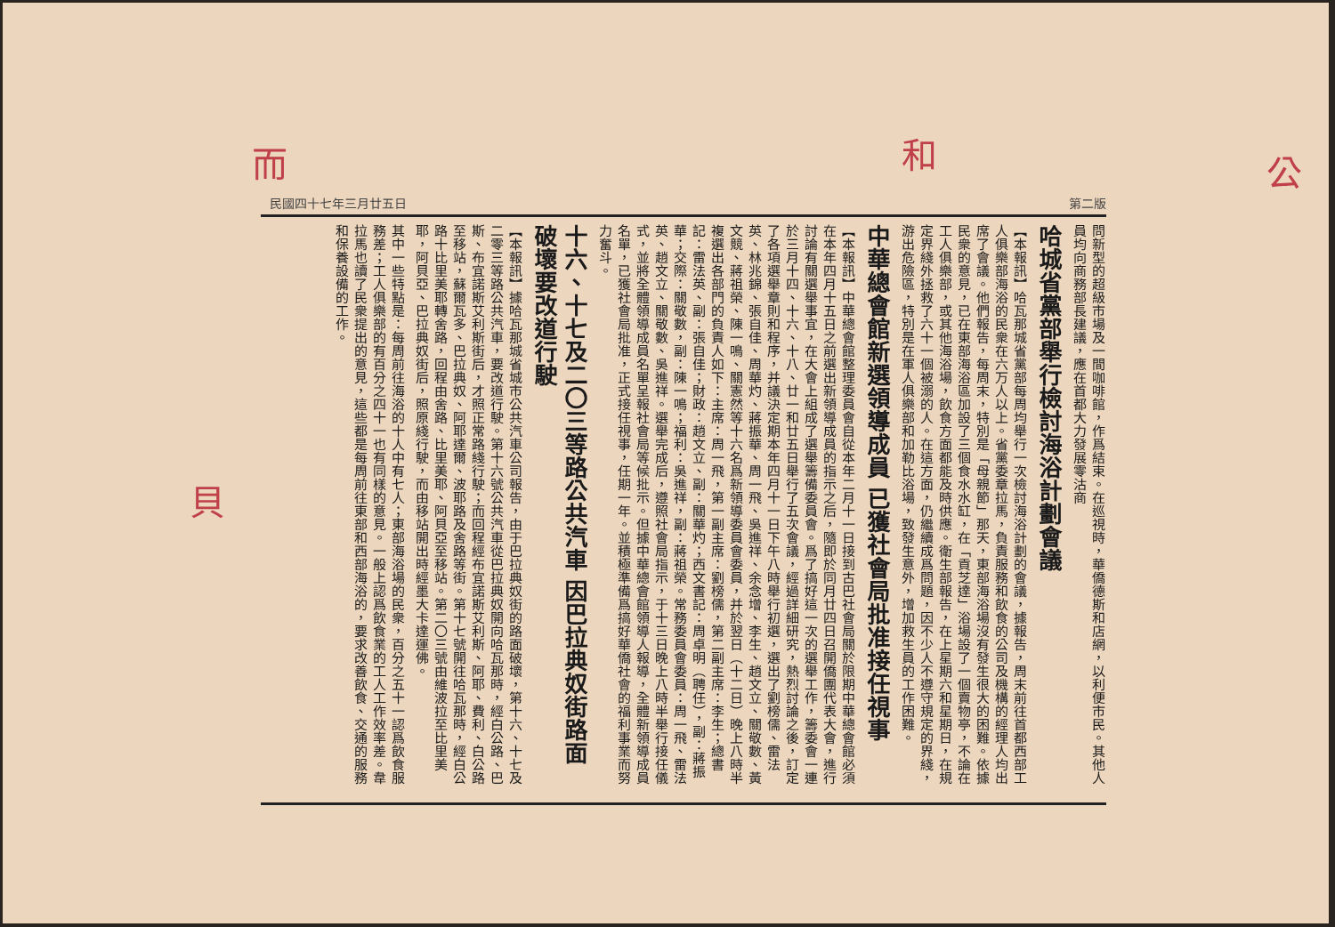民國四十七年三月廿五日 第二版
問新型的超級市場及一間咖啡館，作爲結束。在巡視時，華僑德斯和店網，以利便市民。其他人員均向商務部長建議，應在首都大力發展零沽商
哈城省黨部舉行檢討海浴計劃會議
【本報訊】哈瓦那城省黨部每周均舉行一次檢討海浴計劃的會議，據報告，周末前往首都西部工人俱樂部海浴的民衆在六万人以上。省黨委章拉馬，負責服務和飲食的公司及機構的經理人均出席了會議。他們報告，每周末，特別是「母親節」那天，東部海浴場沒有發生很大的困難。依據民衆的意見，已在東部海浴區加設了三個食水水缸，在「貢芝達」浴場設了一個賣物亭，不論在工人俱樂部，或其他海浴場，飲食方面都能及時供應。衛生部報告，在上星期六和星期日，在規定界綫外拯救了六十一個被溺的人。在這方面，仍繼續成爲問題，因不少人不遵守規定的界綫，游出危險區，特別是在軍人俱樂部和加勒比浴場，致發生意外，增加救生員的工作困難。
中華總會館新選領導成員 已獲社會局批准接任視事
【本報訊】中華總會館整理委員會自從本年二月十一日接到古巴社會局關於限期中華總會館必須在本年四月十五日之前選出新領導成員的指示之后，隨即於同月廿四日召開僑團代表大會，進行討論有關選舉事宜，在大會上組成了選舉籌備委員會。爲了搞好這一次的選舉工作，籌委會一連於三月十四、十六、十八、廿一和廿五日舉行了五次會議，經過詳細研究，熱烈討論之後，訂定了各項選舉章則和程序，并議決定期本年四月十一日下午八時舉行初選，選出了劉榜儒、雷法英、林兆錦、張自佳、周華灼、蔣振華、周一飛、吳進祥、余念增、李生、趙文立、關敬數、黃文競、蔣祖榮、陳一鳴、關憲然等十六名爲新領導委員會委員，并於翌日（十二日）晚上八時半複選出各部門的負責人如下：主席：周一飛，第一副主席：劉榜儒，第二副主席：李生；總書記：雷法英、副：張自佳；財政：趙文立、副：關華灼；西文書記：周卓明（聘任），副：蔣振華；交際：關敬數，副：陳一鳴；福利：吳進祥，副：蔣祖榮。常務委員會委員：周一飛、雷法英、趙文立、關敬數、吳進祥。選舉完成后，遵照社會局指示，于十三日晚上八時半舉行接任儀式，並將全體領導成員名單呈報社會局等候批示。但據中華總會館領導人報導，全體新領導成員名單，已獲社會局批准，正式接任視事，任期一年。並積極準備爲搞好華僑社會的福利事業而努力奮斗。
十六、十七及二〇三等路公共汽車 因巴拉典奴街路面破壞要改道行駛
【本報訊】據哈瓦那城省城市公共汽車公司報告，由于巴拉典奴街的路面破壞，第十六、十七及二零三等路公共汽車，要改道行駛。第十六號公共汽車從巴拉典奴開向哈瓦那時，經白公路、巴斯、布宜諾斯艾利斯街后，才照正常路綫行駛；而回程經布宜諾斯艾利斯、阿耶、費利、白公路至移站，蘇爾瓦多、巴拉典奴、阿耶達爾、波耶路及舍路等街。第十七號開往哈瓦那時，經白公路十比里美耶轉舍路，回程由舍路、比里美耶、阿貝亞至移站。第二〇三號由維波拉至比里美耶，阿貝亞、巴拉典奴街后，照原綫行駛，而由移站開出時經墨大卡達運佛。
其中一些特點是：每周前往海浴的十人中有七人；東部海浴場的民衆，百分之五十一認爲飲食服務差；工人俱樂部的有百分之四十一也有同樣的意見。一般上認爲飲食業的工人工作效率差。韋拉馬也讀了民衆提出的意見，這些都是每周前往東部和西部海浴的，要求改善飲食、交通的服務和保養設備的工作。
而 和 公
貝